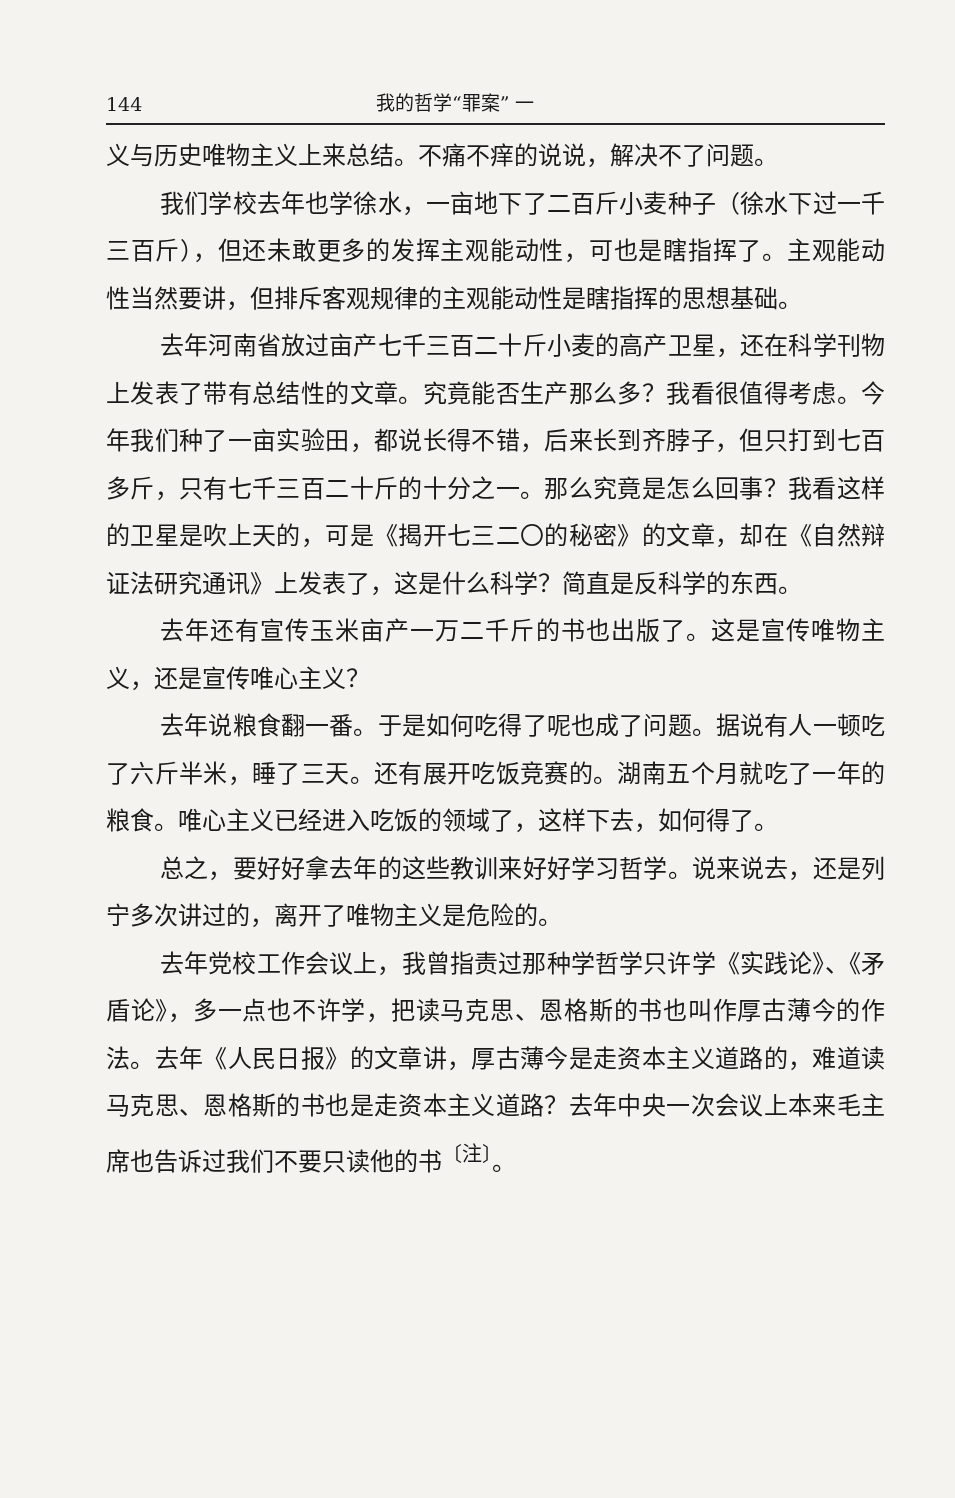144 我的哲学“罪案” 一
义与历史唯物主义上来总结。不痛不痒的说说，解决不了问题。
我们学校去年也学徐水，一亩地下了二百斤小麦种子（徐水下过一千三百斤），但还未敢更多的发挥主观能动性，可也是瞎指挥了。主观能动性当然要讲，但排斥客观规律的主观能动性是瞎指挥的思想基础。
去年河南省放过亩产七千三百二十斤小麦的高产卫星，还在科学刊物上发表了带有总结性的文章。究竟能否生产那么多？我看很值得考虑。今年我们种了一亩实验田，都说长得不错，后来长到齐脖子，但只打到七百多斤，只有七千三百二十斤的十分之一。那么究竟是怎么回事？我看这样的卫星是吹上天的，可是《揭开七三二〇的秘密》的文章，却在《自然辩证法研究通讯》上发表了，这是什么科学？简直是反科学的东西。
去年还有宣传玉米亩产一万二千斤的书也出版了。这是宣传唯物主义，还是宣传唯心主义？
去年说粮食翻一番。于是如何吃得了呢也成了问题。据说有人一顿吃了六斤半米，睡了三天。还有展开吃饭竞赛的。湖南五个月就吃了一年的粮食。唯心主义已经进入吃饭的领域了，这样下去，如何得了。
总之，要好好拿去年的这些教训来好好学习哲学。说来说去，还是列宁多次讲过的，离开了唯物主义是危险的。
去年党校工作会议上，我曾指责过那种学哲学只许学《实践论》、《矛盾论》，多一点也不许学，把读马克思、恩格斯的书也叫作厚古薄今的作法。去年《人民日报》的文章讲，厚古薄今是走资本主义道路的，难道读马克思、恩格斯的书也是走资本主义道路？去年中央一次会议上本来毛主席也告诉过我们不要只读他的书<sup>〔注〕</sup>。